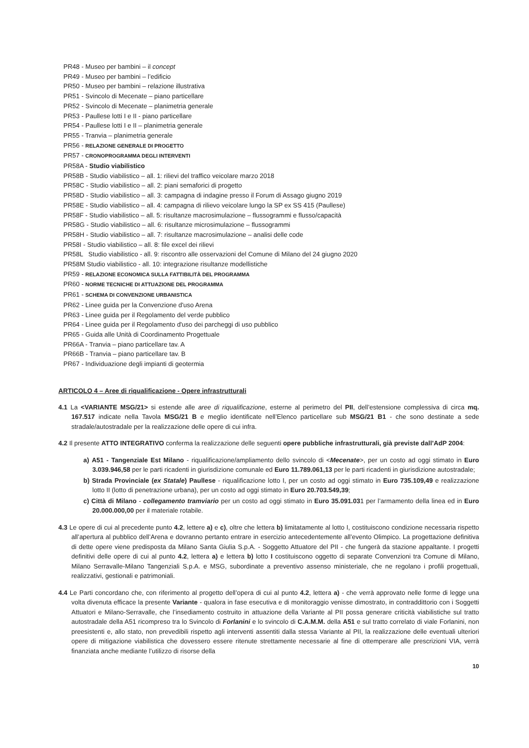PR48 - Museo per bambini – il concept
PR49 - Museo per bambini – l’edificio
PR50 - Museo per bambini – relazione illustrativa
PR51 - Svincolo di Mecenate – piano particellare
PR52 - Svincolo di Mecenate – planimetria generale
PR53 - Paullese lotti I e II - piano particellare
PR54 - Paullese lotti I e II – planimetria generale
PR55 - Tranvia – planimetria generale
PR56 - RELAZIONE GENERALE DI PROGETTO
PR57 - CRONOPROGRAMMA DEGLI INTERVENTI
PR58A - Studio viabilistico
PR58B - Studio viabilistico – all. 1: rilievi del traffico veicolare marzo 2018
PR58C - Studio viabilistico – all. 2: piani semaforici di progetto
PR58D - Studio viabilistico – all. 3: campagna di indagine presso il Forum di Assago giugno 2019
PR58E - Studio viabilistico – all. 4: campagna di rilievo veicolare lungo la SP ex SS 415 (Paullese)
PR58F - Studio viabilistico – all. 5: risultanze macrosimulazione – flussogrammi e flusso/capacità
PR58G - Studio viabilistico – all. 6: risultanze microsimulazione – flussogrammi
PR58H - Studio viabilistico – all. 7: risultanze macrosimulazione – analisi delle code
PR58I - Studio viabilistico – all. 8: file excel dei rilievi
PR58L Studio viabilistico - all. 9: riscontro alle osservazioni del Comune di Milano del 24 giugno 2020
PR58M Studio viabilistico - all. 10: integrazione risultanze modellistiche
PR59 - RELAZIONE ECONOMICA SULLA FATTIBILITÀ DEL PROGRAMMA
PR60 - NORME TECNICHE DI ATTUAZIONE DEL PROGRAMMA
PR61 - SCHEMA DI CONVENZIONE URBANISTICA
PR62 - Linee guida per la Convenzione d'uso Arena
PR63 - Linee guida per il Regolamento del verde pubblico
PR64 - Linee guida per il Regolamento d'uso dei parcheggi di uso pubblico
PR65 - Guida alle Unità di Coordinamento Progettuale
PR66A - Tranvia – piano particellare tav. A
PR66B - Tranvia – piano particellare tav. B
PR67 - Individuazione degli impianti di geotermia
ARTICOLO 4 – Aree di riqualificazione - Opere infrastrutturali
4.1 La <VARIANTE MSG/21> si estende alle aree di riqualificazione, esterne al perimetro del PII, dell’estensione complessiva di circa mq. 167.517 indicate nella Tavola MSG/21 B e meglio identificate nell’Elenco particellare sub MSG/21 B1 - che sono destinate a sede stradale/autostradale per la realizzazione delle opere di cui infra.
4.2 Il presente ATTO INTEGRATIVO conferma la realizzazione delle seguenti opere pubbliche infrastrutturali, già previste dall’AdP 2004:
a) A51 - Tangenziale Est Milano - riqualificazione/ampliamento dello svincolo di <Mecenate>, per un costo ad oggi stimato in Euro 3.039.946,58 per le parti ricadenti in giurisdizione comunale ed Euro 11.789.061,13 per le parti ricadenti in giurisdizione autostradale;
b) Strada Provinciale (ex Statale) Paullese - riqualificazione lotto I, per un costo ad oggi stimato in Euro 735.109,49 e realizzazione lotto II (lotto di penetrazione urbana), per un costo ad oggi stimato in Euro 20.703.549,39;
c) Città di Milano - collegamento tramviario per un costo ad oggi stimato in Euro 35.091.031 per l’armamento della linea ed in Euro 20.000.000,00 per il materiale rotabile.
4.3 Le opere di cui al precedente punto 4.2, lettere a) e c), oltre che lettera b) limitatamente al lotto I, costituiscono condizione necessaria rispetto all’apertura al pubblico dell’Arena e dovranno pertanto entrare in esercizio antecedentemente all’evento Olimpico. La progettazione definitiva di dette opere viene predisposta da Milano Santa Giulia S.p.A. - Soggetto Attuatore del PII - che fungerà da stazione appaltante. I progetti definitivi delle opere di cui al punto 4.2, lettera a) e lettera b) lotto I costituiscono oggetto di separate Convenzioni tra Comune di Milano, Milano Serravalle-Milano Tangenziali S.p.A. e MSG, subordinate a preventivo assenso ministeriale, che ne regolano i profili progettuali, realizzativi, gestionali e patrimoniali.
4.4 Le Parti concordano che, con riferimento al progetto dell’opera di cui al punto 4.2, lettera a) - che verrà approvato nelle forme di legge una volta divenuta efficace la presente Variante - qualora in fase esecutiva e di monitoraggio venisse dimostrato, in contraddittorio con i Soggetti Attuatori e Milano-Serravalle, che l’insediamento costruito in attuazione della Variante al PII possa generare criticità viabilistiche sul tratto autostradale della A51 ricompreso tra lo Svincolo di Forlanini e lo svincolo di C.A.M.M. della A51 e sul tratto correlato di viale Forlanini, non preesistenti e, allo stato, non prevedibili rispetto agli interventi assentiti dalla stessa Variante al PII, la realizzazione delle eventuali ulteriori opere di mitigazione viabilistica che dovessero essere ritenute strettamente necessarie al fine di ottemperare alle prescrizioni VIA, verrà finanziata anche mediante l’utilizzo di risorse della
10